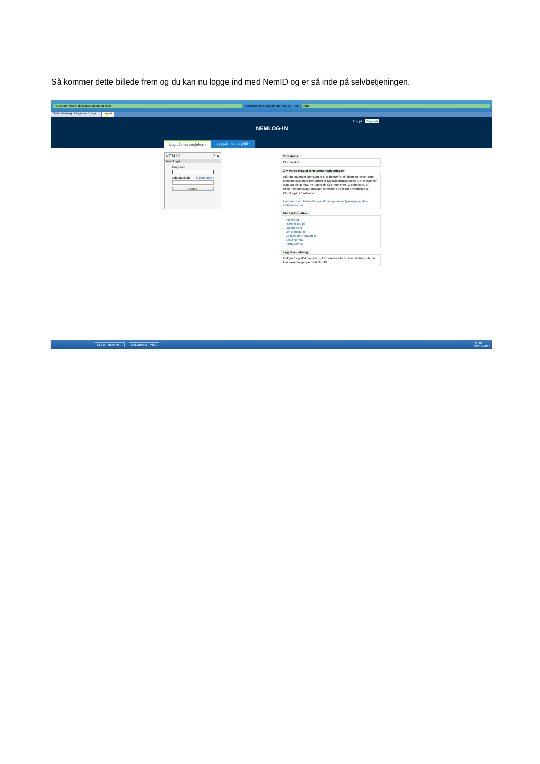Så kommer dette billede frem og du kan nu logge ind med NemID og er så inde på selvbetjeningen.
https://nemlog-in.dk/login.aspx/noeglekort Identificeret af GlobalSign Root CA - R3 Søg...
Selvbetjening | Lægerne Busga... Log-in
Log på English
NEMLOG-IN
Log på med nøglekort › Log på med nøglefil ›
NEM ID ? ✕
NemLog-in
Bruger-id
Adgangskode Glemt kode?
Næste
Driftstatus
Normal drift
Om vores brug af dine personoplysninger
Når du anvender NemLog-in til at bekræfte din identitet, bliver dine personoplysninger behandlet af Digitaliseringsstyrelsen. Vi indsamler data fra dit NemID, herunder dit CPR-nummer. Vi opbevarer, af sikkerhedsmæssige årsager, en historik over din anvendelse af NemLog-in i 6 måneder.
Læs mere om behandlingen af dine personoplysninger og dine rettigheder her
Mere information
- Sikkerhed
- Hjælp til log på
- Log på typer
- Om Nemlog-in
- Cookies på NemLog-in
- Bestil NemID
- Forny NemID
Log af anbefaling
Klik på "Log af"-knappen og luk herefter alle browservinduer, når du har været logget på med NemID
Log-in - Internet ... Dokument1 - Mic... 11:38
03-01-2019